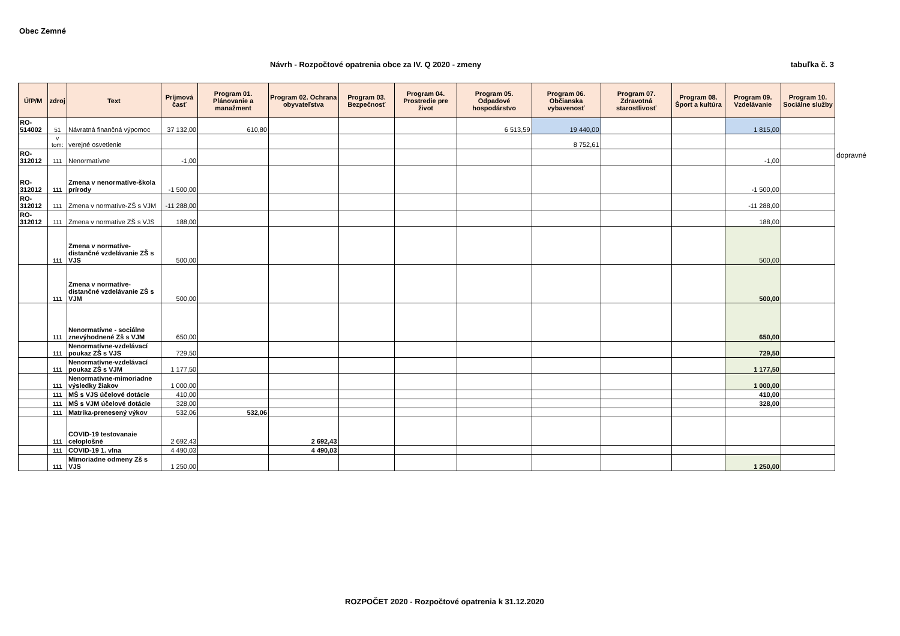Obec Zemné
Návrh - Rozpočtové opatrenia obce za IV. Q 2020 - zmeny tabuľka č. 3
| Ú/P/M | zdroj | Text | Príjmová časť | Program 01. Plánovanie a manažment | Program 02. Ochrana obyvateľstva | Program 03. Bezpečnosť | Program 04. Prostredie pre život | Program 05. Odpadové hospodárstvo | Program 06. Občianska vybavenosť | Program 07. Zdravotná starostlivosť | Program 08. Šport a kultúra | Program 09. Vzdelávanie | Program 10. Sociálne služby |
| --- | --- | --- | --- | --- | --- | --- | --- | --- | --- | --- | --- | --- | --- |
| RO-514002 | 51 | Návratná finančná výpomoc | 37 132,00 | 610,80 | | | | 6 513,59 | 19 440,00 | | | 1 815,00 | |
| | v tom: | verejné osvetlenie | | | | | | | 8 752,61 | | | | |
| RO-312012 | 111 | Nenormatívne | -1,00 | | | | | | | | | -1,00 | |
| RO-312012 | 111 | Zmena v nenormatíve-škola prírody | -1 500,00 | | | | | | | | | -1 500,00 | |
| RO-312012 | 111 | Zmena v normatíve-ZŠ s VJM | -11 288,00 | | | | | | | | | -11 288,00 | |
| RO-312012 | 111 | Zmena v normatíve ZŠ s VJS | 188,00 | | | | | | | | | 188,00 | |
| | 111 | Zmena v normatíve-distančné vzdelávanie ZŠ s VJS | 500,00 | | | | | | | | | 500,00 | |
| | 111 | Zmena v normatíve-distančné vzdelávanie ZŠ s VJM | 500,00 | | | | | | | | | 500,00 | |
| | 111 | Nenormatívne - sociálne znevýhodnené Zš s VJM | 650,00 | | | | | | | | | 650,00 | |
| | 111 | Nenormatívne-vzdelávací poukaz ZŠ s VJS | 729,50 | | | | | | | | | 729,50 | |
| | 111 | Nenormatívne-vzdelávací poukaz ZŠ s VJM | 1 177,50 | | | | | | | | | 1 177,50 | |
| | 111 | Nenormatívne-mimoriadne výsledky žiakov | 1 000,00 | | | | | | | | | 1 000,00 | |
| | 111 | MŠ s VJS účelové dotácie | 410,00 | | | | | | | | | 410,00 | |
| | 111 | MŠ s VJM účelové dotácie | 328,00 | | | | | | | | | 328,00 | |
| | 111 | Matrika-prenesený výkov | 532,06 | 532,06 | | | | | | | | | |
| | 111 | COVID-19 testovanaie celoplošné | 2 692,43 | | 2 692,43 | | | | | | | | |
| | 111 | COVID-19 1. vlna | 4 490,03 | | 4 490,03 | | | | | | | | |
| | 111 | Mimoriadne odmeny Zš s VJS | 1 250,00 | | | | | | | | | 1 250,00 | |
dopravné
ROZPOČET 2020 - Rozpočtové opatrenia k 31.12.2020